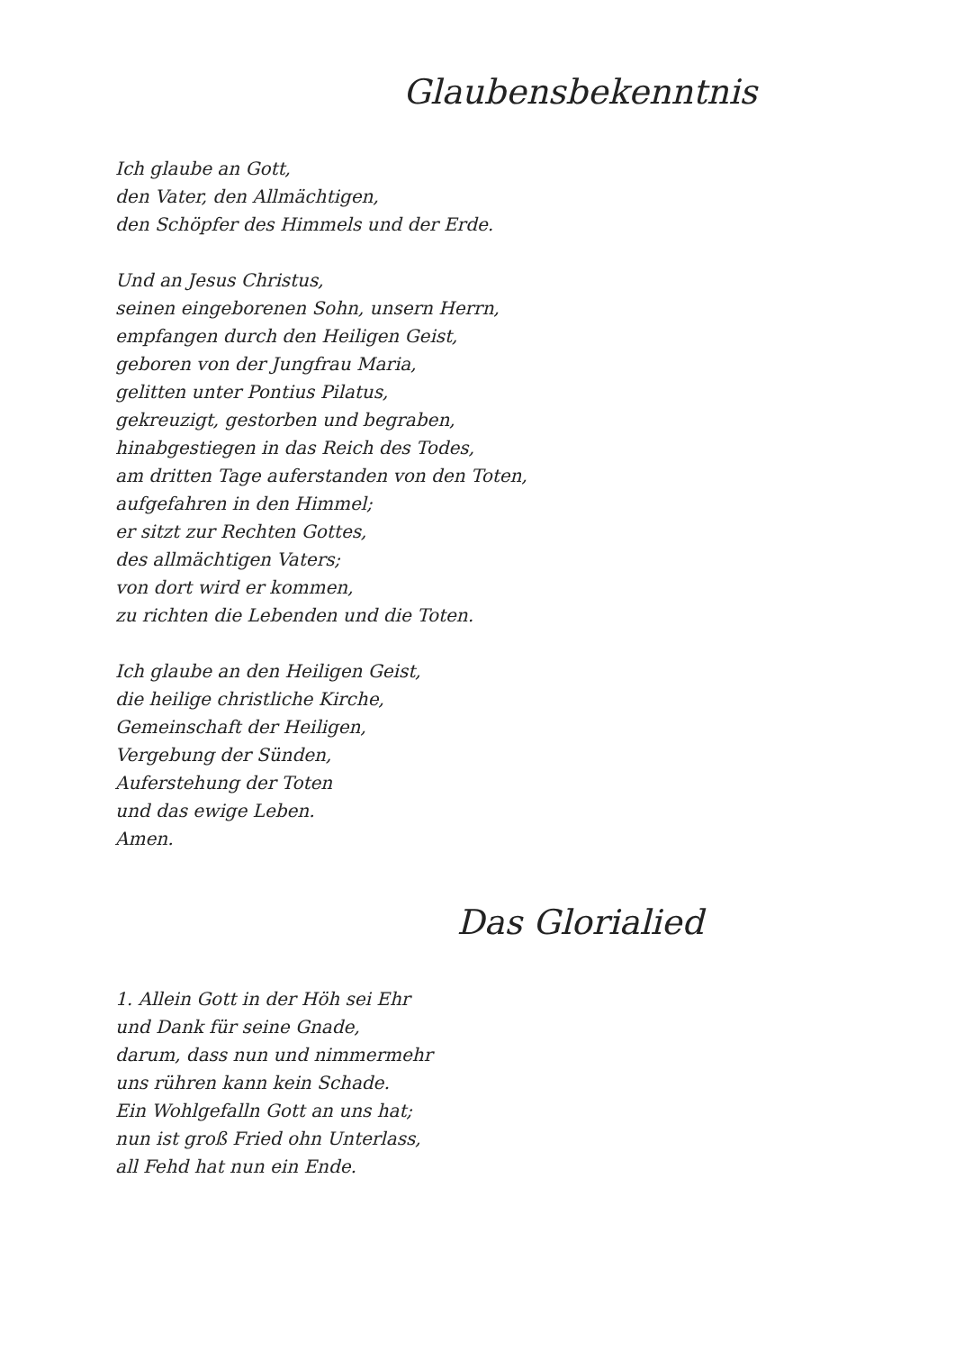Glaubensbekenntnis
Ich glaube an Gott,
den Vater, den Allmächtigen,
den Schöpfer des Himmels und der Erde.
Und an Jesus Christus,
seinen eingeborenen Sohn, unsern Herrn,
empfangen durch den Heiligen Geist,
geboren von der Jungfrau Maria,
gelitten unter Pontius Pilatus,
gekreuzigt, gestorben und begraben,
hinabgestiegen in das Reich des Todes,
am dritten Tage auferstanden von den Toten,
aufgefahren in den Himmel;
er sitzt zur Rechten Gottes,
des allmächtigen Vaters;
von dort wird er kommen,
zu richten die Lebenden und die Toten.
Ich glaube an den Heiligen Geist,
die heilige christliche Kirche,
Gemeinschaft der Heiligen,
Vergebung der Sünden,
Auferstehung der Toten
und das ewige Leben.
Amen.
Das Glorialied
1. Allein Gott in der Höh sei Ehr
und Dank für seine Gnade,
darum, dass nun und nimmermehr
uns rühren kann kein Schade.
Ein Wohlgefalln Gott an uns hat;
nun ist groß Fried ohn Unterlass,
all Fehd hat nun ein Ende.